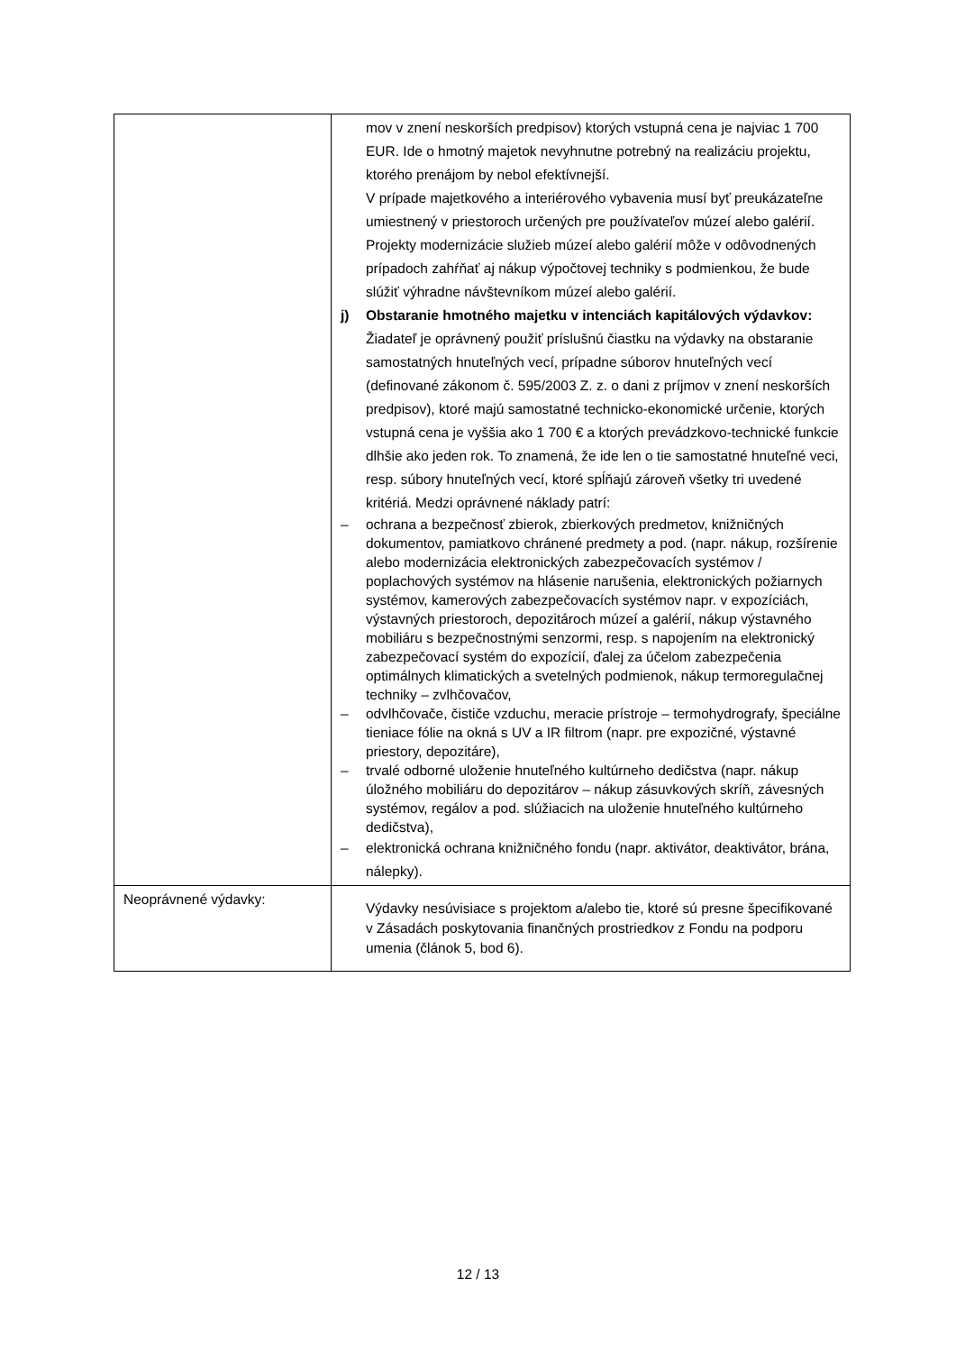| | mov v znení neskorších predpisov) ktorých vstupná cena je najviac 1 700 EUR. Ide o hmotný majetok nevyhnutne potrebný na realizáciu projektu, ktorého prenájom by nebol efektívnejší. V prípade majetkového a interiérového vybavenia musí byť preukázateľne umiestnený v priestoroch určených pre používateľov múzeí alebo galérií. Projekty modernizácie služieb múzeí alebo galérií môže v odôvodnených prípadoch zahŕňať aj nákup výpočtovej techniky s podmienkou, že bude slúžiť výhradne návštevníkom múzeí alebo galérií. j) Obstaranie hmotného majetku v intenciách kapitálových výdavkov: Žiadateľ je oprávnený použiť príslušnú čiastku na výdavky na obstaranie samostatných hnuteľných vecí, prípadne súborov hnuteľných vecí (definované zákonom č. 595/2003 Z. z. o dani z príjmov v znení neskorších predpisov), ktoré majú samostatné technicko-ekonomické určenie, ktorých vstupná cena je vyššia ako 1 700 € a ktorých prevádzkovo-technické funkcie dlhšie ako jeden rok. To znamená, že ide len o tie samostatné hnuteľné veci, resp. súbory hnuteľných vecí, ktoré spĺňajú zároveň všetky tri uvedené kritériá. Medzi oprávnené náklady patrí: – ochrana a bezpečnosť zbierok, zbierkových predmetov, knižničných dokumentov, pamiatkovo chránené predmety a pod. (napr. nákup, rozšírenie alebo modernizácia elektronických zabezpečovacích systémov / poplachových systémov na hlásenie narušenia, elektronických požiarnych systémov, kamerových zabezpečovacích systémov napr. v expozíciách, výstavných priestoroch, depozitároch múzeí a galérií, nákup výstavného mobiliáru s bezpečnostnými senzormi, resp. s napojením na elektronický zabezpečovací systém do expozícií, ďalej za účelom zabezpečenia optimálnych klimatických a svetelných podmienok, nákup termoregulačnej techniky – zvlhčovačov, – odvlhčovače, čističe vzduchu, meracie prístroje – termohydrografy, špeciálne tieniace fólie na okná s UV a IR filtrom (napr. pre expozičné, výstavné priestory, depozitáre), – trvalé odborné uloženie hnuteľného kultúrneho dedičstva (napr. nákup úložného mobiliáru do depozitárov – nákup zásuvkových skríň, závesných systémov, regálov a pod. slúžiacich na uloženie hnuteľného kultúrneho dedičstva), – elektronická ochrana knižničného fondu (napr. aktivátor, deaktivátor, brána, nálepky). |
| Neoprávnené výdavky: | Výdavky nesúvisiace s projektom a/alebo tie, ktoré sú presne špecifikované v Zásadách poskytovania finančných prostriedkov z Fondu na podporu umenia (článok 5, bod 6). |
12 / 13